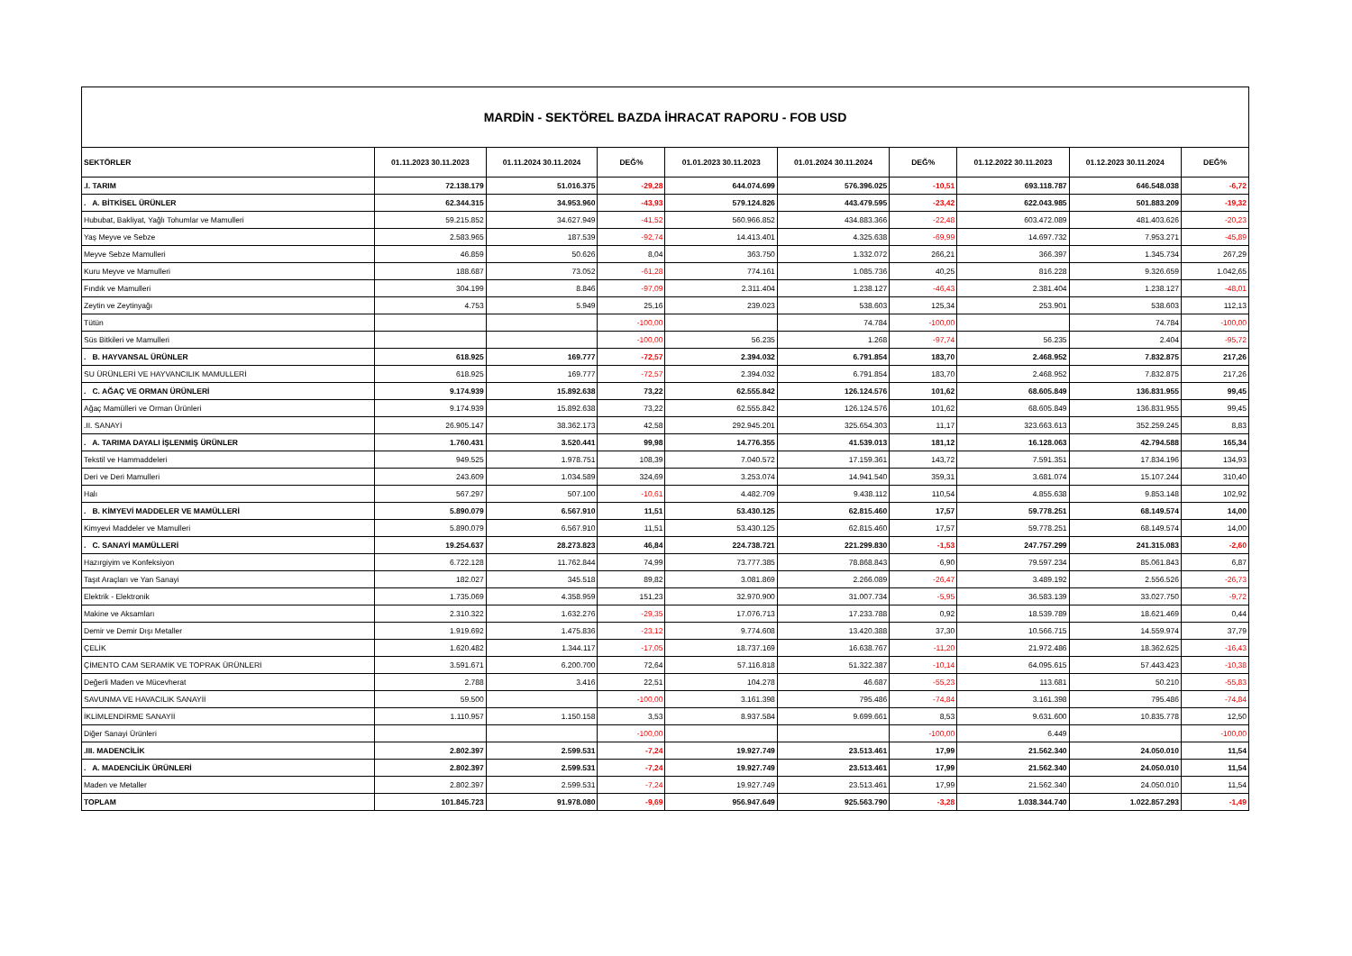| MARDİN - SEKTÖREL BAZDA İHRACAT RAPORU - FOB USD | | | | | | | | | |
| SEKTÖRLER | 01.11.2023 30.11.2023 | 01.11.2024 30.11.2024 | DEĞ% | 01.01.2023 30.11.2023 | 01.01.2024 30.11.2024 | DEĞ% | 01.12.2022 30.11.2023 | 01.12.2023 30.11.2024 | DEĞ% |
| .I. TARIM | 72.138.179 | 51.016.375 | -29,28 | 644.074.699 | 576.396.025 | -10,51 | 693.118.787 | 646.548.038 | -6,72 |
| . A. BİTKİSEL ÜRÜNLER | 62.344.315 | 34.953.960 | -43,93 | 579.124.826 | 443.479.595 | -23,42 | 622.043.985 | 501.883.209 | -19,32 |
| Hububat, Bakliyat, Yağlı Tohumlar ve Mamulleri | 59.215.852 | 34.627.949 | -41,52 | 560.966.852 | 434.883.366 | -22,48 | 603.472.089 | 481.403.626 | -20,23 |
| Yaş Meyve ve Sebze | 2.583.965 | 187.539 | -92,74 | 14.413.401 | 4.325.638 | -69,99 | 14.697.732 | 7.953.271 | -45,89 |
| Meyve Sebze Mamulleri | 46.859 | 50.626 | 8,04 | 363.750 | 1.332.072 | 266,21 | 366.397 | 1.345.734 | 267,29 |
| Kuru Meyve ve Mamulleri | 188.687 | 73.052 | -61,28 | 774.161 | 1.085.736 | 40,25 | 816.228 | 9.326.659 | 1.042,65 |
| Fındık ve Mamulleri | 304.199 | 8.846 | -97,09 | 2.311.404 | 1.238.127 | -46,43 | 2.381.404 | 1.238.127 | -48,01 |
| Zeytin ve Zeytinyağı | 4.753 | 5.949 | 25,16 | 239.023 | 538.603 | 125,34 | 253.901 | 538.603 | 112,13 |
| Tütün | | | -100,00 | | 74.784 | -100,00 | | 74.784 | -100,00 |
| Süs Bitkileri ve Mamulleri | | | -100,00 | 56.235 | 1.268 | -97,74 | 56.235 | 2.404 | -95,72 |
| . B. HAYVANSAL ÜRÜNLER | 618.925 | 169.777 | -72,57 | 2.394.032 | 6.791.854 | 183,70 | 2.468.952 | 7.832.875 | 217,26 |
| SU ÜRÜNLERİ VE HAYVANCILIK MAMULLERİ | 618.925 | 169.777 | -72,57 | 2.394.032 | 6.791.854 | 183,70 | 2.468.952 | 7.832.875 | 217,26 |
| . C. AĞAÇ VE ORMAN ÜRÜNLERİ | 9.174.939 | 15.892.638 | 73,22 | 62.555.842 | 126.124.576 | 101,62 | 68.605.849 | 136.831.955 | 99,45 |
| Ağaç Mamülleri ve Orman Ürünleri | 9.174.939 | 15.892.638 | 73,22 | 62.555.842 | 126.124.576 | 101,62 | 68.605.849 | 136.831.955 | 99,45 |
| .II. SANAYİ | 26.905.147 | 38.362.173 | 42,58 | 292.945.201 | 325.654.303 | 11,17 | 323.663.613 | 352.259.245 | 8,83 |
| . A. TARIMA DAYALI İŞLENMİŞ ÜRÜNLER | 1.760.431 | 3.520.441 | 99,98 | 14.776.355 | 41.539.013 | 181,12 | 16.128.063 | 42.794.588 | 165,34 |
| Tekstil ve Hammaddeleri | 949.525 | 1.978.751 | 108,39 | 7.040.572 | 17.159.361 | 143,72 | 7.591.351 | 17.834.196 | 134,93 |
| Deri ve Deri Mamulleri | 243.609 | 1.034.589 | 324,69 | 3.253.074 | 14.941.540 | 359,31 | 3.681.074 | 15.107.244 | 310,40 |
| Halı | 567.297 | 507.100 | -10,61 | 4.482.709 | 9.438.112 | 110,54 | 4.855.638 | 9.853.148 | 102,92 |
| . B. KİMYEVİ MADDELER VE MAMÜLLERİ | 5.890.079 | 6.567.910 | 11,51 | 53.430.125 | 62.815.460 | 17,57 | 59.778.251 | 68.149.574 | 14,00 |
| Kimyevi Maddeler ve Mamulleri | 5.890.079 | 6.567.910 | 11,51 | 53.430.125 | 62.815.460 | 17,57 | 59.778.251 | 68.149.574 | 14,00 |
| . C. SANAYİ MAMÜLLERİ | 19.254.637 | 28.273.823 | 46,84 | 224.738.721 | 221.299.830 | -1,53 | 247.757.299 | 241.315.083 | -2,60 |
| Hazırgiyim ve Konfeksiyon | 6.722.128 | 11.762.844 | 74,99 | 73.777.385 | 78.868.843 | 6,90 | 79.597.234 | 85.061.843 | 6,87 |
| Taşıt Araçları ve Yan Sanayi | 182.027 | 345.518 | 89,82 | 3.081.869 | 2.266.089 | -26,47 | 3.489.192 | 2.556.526 | -26,73 |
| Elektrik - Elektronik | 1.735.069 | 4.358.959 | 151,23 | 32.970.900 | 31.007.734 | -5,95 | 36.583.139 | 33.027.750 | -9,72 |
| Makine ve Aksamları | 2.310.322 | 1.632.276 | -29,35 | 17.076.713 | 17.233.788 | 0,92 | 18.539.789 | 18.621.469 | 0,44 |
| Demir ve Demir Dışı Metaller | 1.919.692 | 1.475.836 | -23,12 | 9.774.608 | 13.420.388 | 37,30 | 10.566.715 | 14.559.974 | 37,79 |
| ÇELİK | 1.620.482 | 1.344.117 | -17,05 | 18.737.169 | 16.638.767 | -11,20 | 21.972.486 | 18.362.625 | -16,43 |
| ÇİMENTO CAM SERAMİK VE TOPRAK ÜRÜNLERİ | 3.591.671 | 6.200.700 | 72,64 | 57.116.818 | 51.322.387 | -10,14 | 64.095.615 | 57.443.423 | -10,38 |
| Değerli Maden ve Mücevherat | 2.788 | 3.416 | 22,51 | 104.278 | 46.687 | -55,23 | 113.681 | 50.210 | -55,83 |
| SAVUNMA VE HAVACILIK SANAYİİ | 59.500 | | -100,00 | 3.161.398 | 795.486 | -74,84 | 3.161.398 | 795.486 | -74,84 |
| İKLİMLENDİRME SANAYİİ | 1.110.957 | 1.150.158 | 3,53 | 8.937.584 | 9.699.661 | 8,53 | 9.631.600 | 10.835.778 | 12,50 |
| Diğer Sanayi Ürünleri | | | -100,00 | | | -100,00 | 6.449 | | -100,00 |
| .III. MADENCİLİK | 2.802.397 | 2.599.531 | -7,24 | 19.927.749 | 23.513.461 | 17,99 | 21.562.340 | 24.050.010 | 11,54 |
| . A. MADENCİLİK ÜRÜNLERİ | 2.802.397 | 2.599.531 | -7,24 | 19.927.749 | 23.513.461 | 17,99 | 21.562.340 | 24.050.010 | 11,54 |
| Maden ve Metaller | 2.802.397 | 2.599.531 | -7,24 | 19.927.749 | 23.513.461 | 17,99 | 21.562.340 | 24.050.010 | 11,54 |
| TOPLAM | 101.845.723 | 91.978.080 | -9,69 | 956.947.649 | 925.563.790 | -3,28 | 1.038.344.740 | 1.022.857.293 | -1,49 |